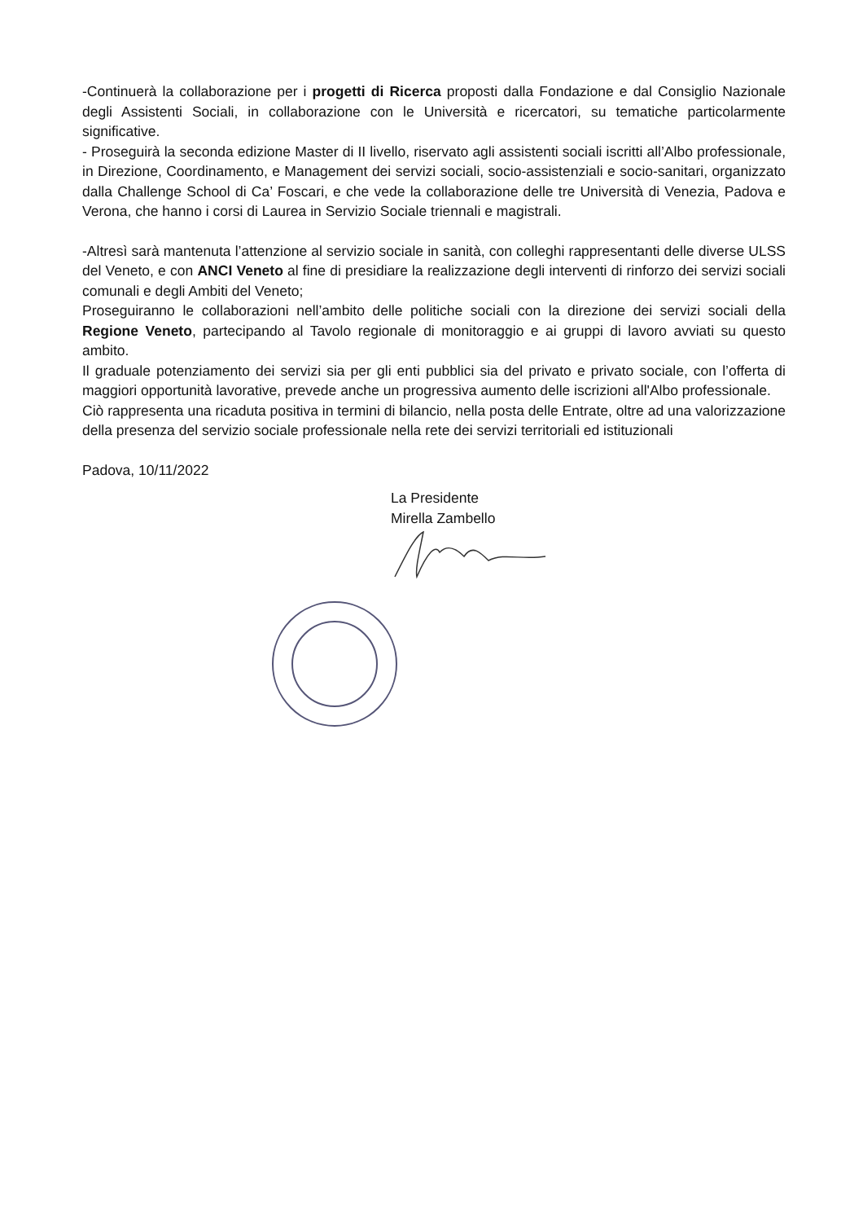-Continuerà la collaborazione per i progetti di Ricerca proposti dalla Fondazione e dal Consiglio Nazionale degli Assistenti Sociali, in collaborazione con le Università e ricercatori, su tematiche particolarmente significative.
- Proseguirà la seconda edizione Master di II livello, riservato agli assistenti sociali iscritti all’Albo professionale, in Direzione, Coordinamento, e Management dei servizi sociali, socio-assistenziali e socio-sanitari, organizzato dalla Challenge School di Ca’ Foscari, e che vede la collaborazione delle tre Università di Venezia, Padova e Verona, che hanno i corsi di Laurea in Servizio Sociale triennali e magistrali.
-Altresì sarà mantenuta l’attenzione al servizio sociale in sanità, con colleghi rappresentanti delle diverse ULSS del Veneto, e con ANCI Veneto al fine di presidiare la realizzazione degli interventi di rinforzo dei servizi sociali comunali e degli Ambiti del Veneto;
Proseguiranno le collaborazioni nell’ambito delle politiche sociali con la direzione dei servizi sociali della Regione Veneto, partecipando al Tavolo regionale di monitoraggio e ai gruppi di lavoro avviati su questo ambito.
Il graduale potenziamento dei servizi sia per gli enti pubblici sia del privato e privato sociale, con l’offerta di maggiori opportunità lavorative, prevede anche un progressiva aumento delle iscrizioni all'Albo professionale.
Ciò rappresenta una ricaduta positiva in termini di bilancio, nella posta delle Entrate, oltre ad una valorizzazione della presenza del servizio sociale professionale nella rete dei servizi territoriali ed istituzionali
Padova, 10/11/2022
La Presidente
Mirella Zambello